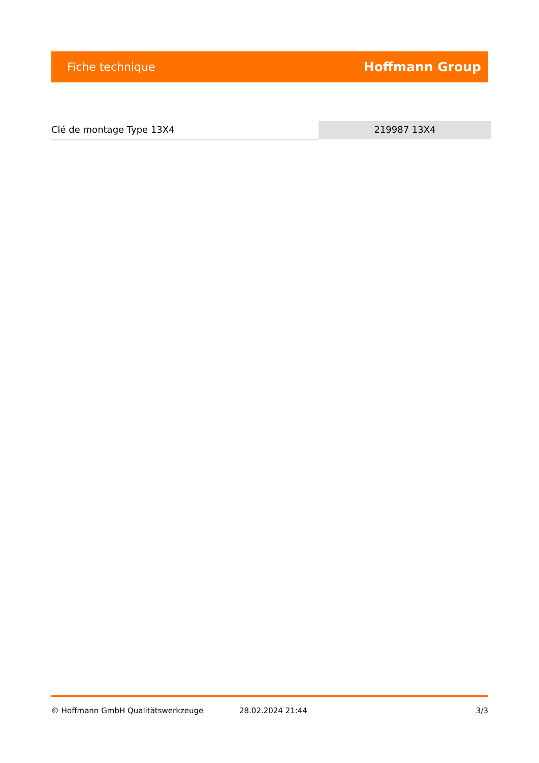Fiche technique Hoffmann Group
Clé de montage Type 13X4 219987 13X4
© Hoffmann GmbH Qualitätswerkzeuge 28.02.2024 21:44 3/3